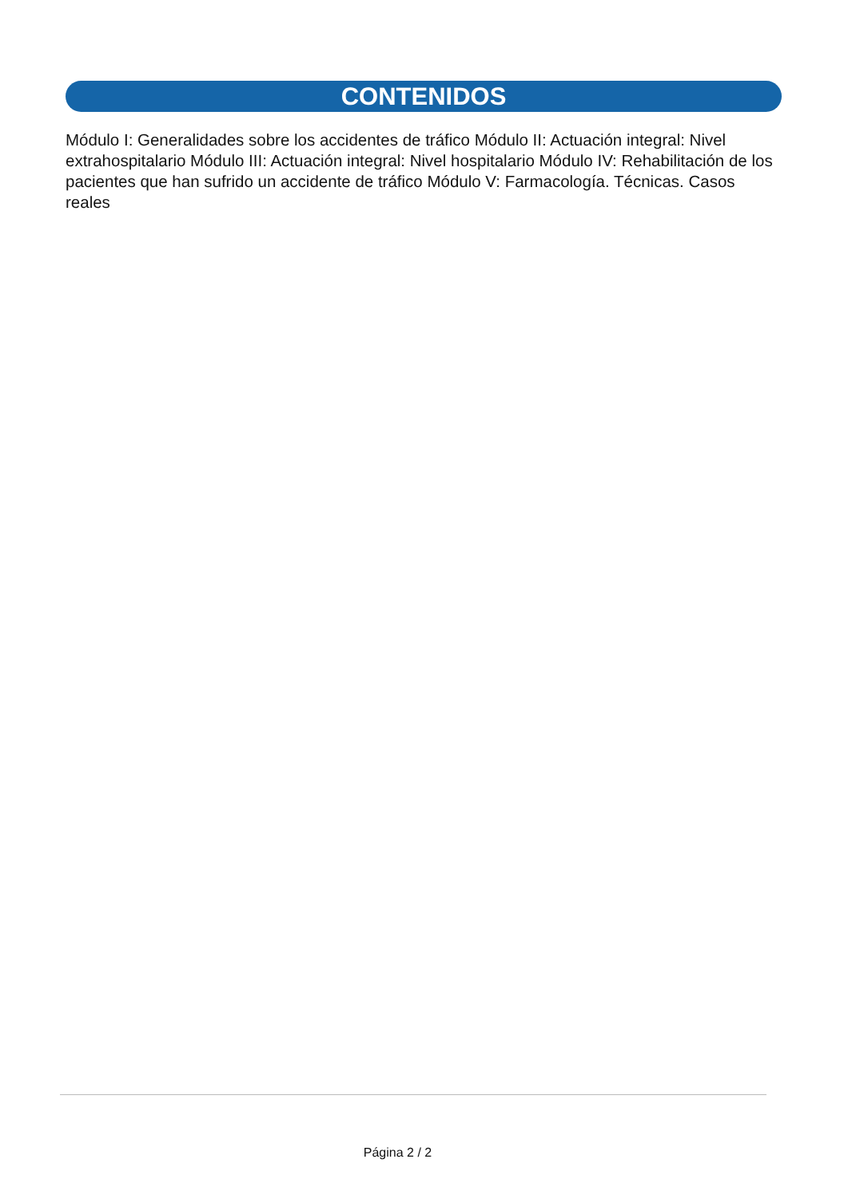CONTENIDOS
Módulo I: Generalidades sobre los accidentes de tráfico Módulo II: Actuación integral: Nivel extrahospitalario Módulo III: Actuación integral: Nivel hospitalario Módulo IV: Rehabilitación de los pacientes que han sufrido un accidente de tráfico Módulo V: Farmacología. Técnicas. Casos reales
Página 2 / 2